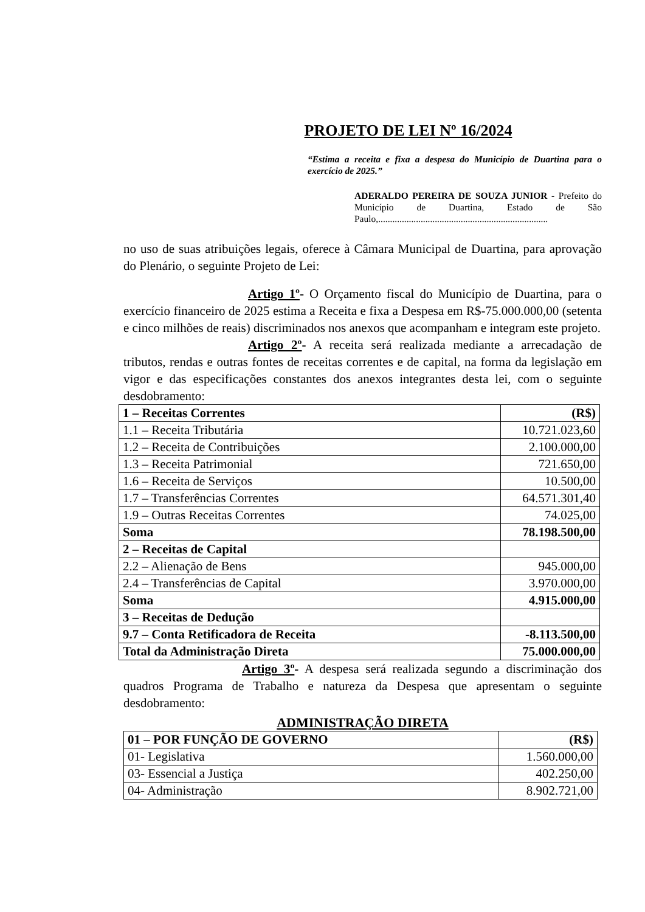PROJETO DE LEI Nº 16/2024
“Estima a receita e fixa a despesa do Município de Duartina para o exercício de 2025.”
ADERALDO PEREIRA DE SOUZA JUNIOR - Prefeito do Município de Duartina, Estado de São Paulo,........................................................................
no uso de suas atribuições legais, oferece à Câmara Municipal de Duartina, para aprovação do Plenário, o seguinte Projeto de Lei:
Artigo 1º- O Orçamento fiscal do Município de Duartina, para o exercício financeiro de 2025 estima a Receita e fixa a Despesa em R$-75.000.000,00 (setenta e cinco milhões de reais) discriminados nos anexos que acompanham e integram este projeto.
Artigo 2º- A receita será realizada mediante a arrecadação de tributos, rendas e outras fontes de receitas correntes e de capital, na forma da legislação em vigor e das especificações constantes dos anexos integrantes desta lei, com o seguinte desdobramento:
| 1 – Receitas Correntes | (R$) |
| 1.1 – Receita Tributária | 10.721.023,60 |
| 1.2 – Receita de Contribuições | 2.100.000,00 |
| 1.3 – Receita Patrimonial | 721.650,00 |
| 1.6 – Receita de Serviços | 10.500,00 |
| 1.7 – Transferências Correntes | 64.571.301,40 |
| 1.9 – Outras Receitas Correntes | 74.025,00 |
| Soma | 78.198.500,00 |
| 2 – Receitas de Capital | |
| 2.2 – Alienação de Bens | 945.000,00 |
| 2.4 – Transferências de Capital | 3.970.000,00 |
| Soma | 4.915.000,00 |
| 3 – Receitas de Dedução | |
| 9.7 – Conta Retificadora de Receita | -8.113.500,00 |
| Total da Administração Direta | 75.000.000,00 |
Artigo 3º- A despesa será realizada segundo a discriminação dos quadros Programa de Trabalho e natureza da Despesa que apresentam o seguinte desdobramento:
ADMINISTRAÇÃO DIRETA
| 01 – POR FUNÇÃO DE GOVERNO | (R$) |
| 01- Legislativa | 1.560.000,00 |
| 03- Essencial a Justiça | 402.250,00 |
| 04- Administração | 8.902.721,00 |